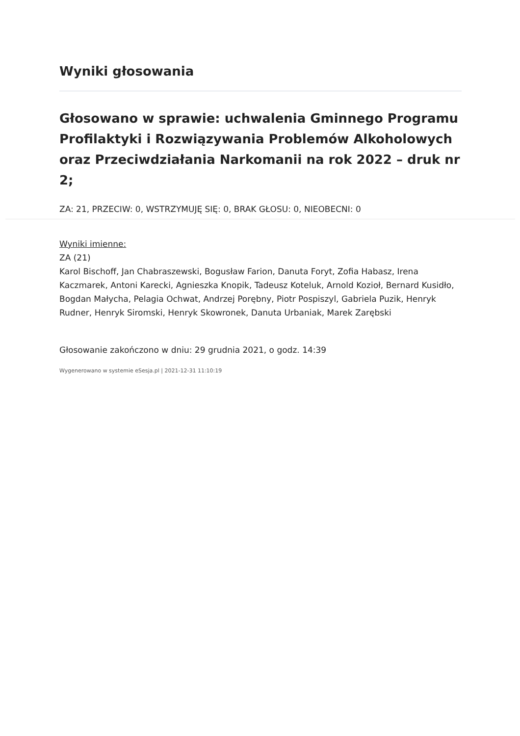Wyniki głosowania
Głosowano w sprawie: uchwalenia Gminnego Programu Profilaktyki i Rozwiązywania Problemów Alkoholowych oraz Przeciwdziałania Narkomanii na rok 2022 – druk nr 2;
ZA: 21, PRZECIW: 0, WSTRZYMUJĘ SIĘ: 0, BRAK GŁOSU: 0, NIEOBECNI: 0
Wyniki imienne:
ZA (21)
Karol Bischoff, Jan Chabraszewski, Bogusław Farion, Danuta Foryt, Zofia Habasz, Irena Kaczmarek, Antoni Karecki, Agnieszka Knopik, Tadeusz Koteluk, Arnold Kozioł, Bernard Kusidło, Bogdan Małycha, Pelagia Ochwat, Andrzej Porębny, Piotr Pospiszyl, Gabriela Puzik, Henryk Rudner, Henryk Siromski, Henryk Skowronek, Danuta Urbaniak, Marek Zarębski
Głosowanie zakończono w dniu: 29 grudnia 2021, o godz. 14:39
Wygenerowano w systemie eSesja.pl | 2021-12-31 11:10:19